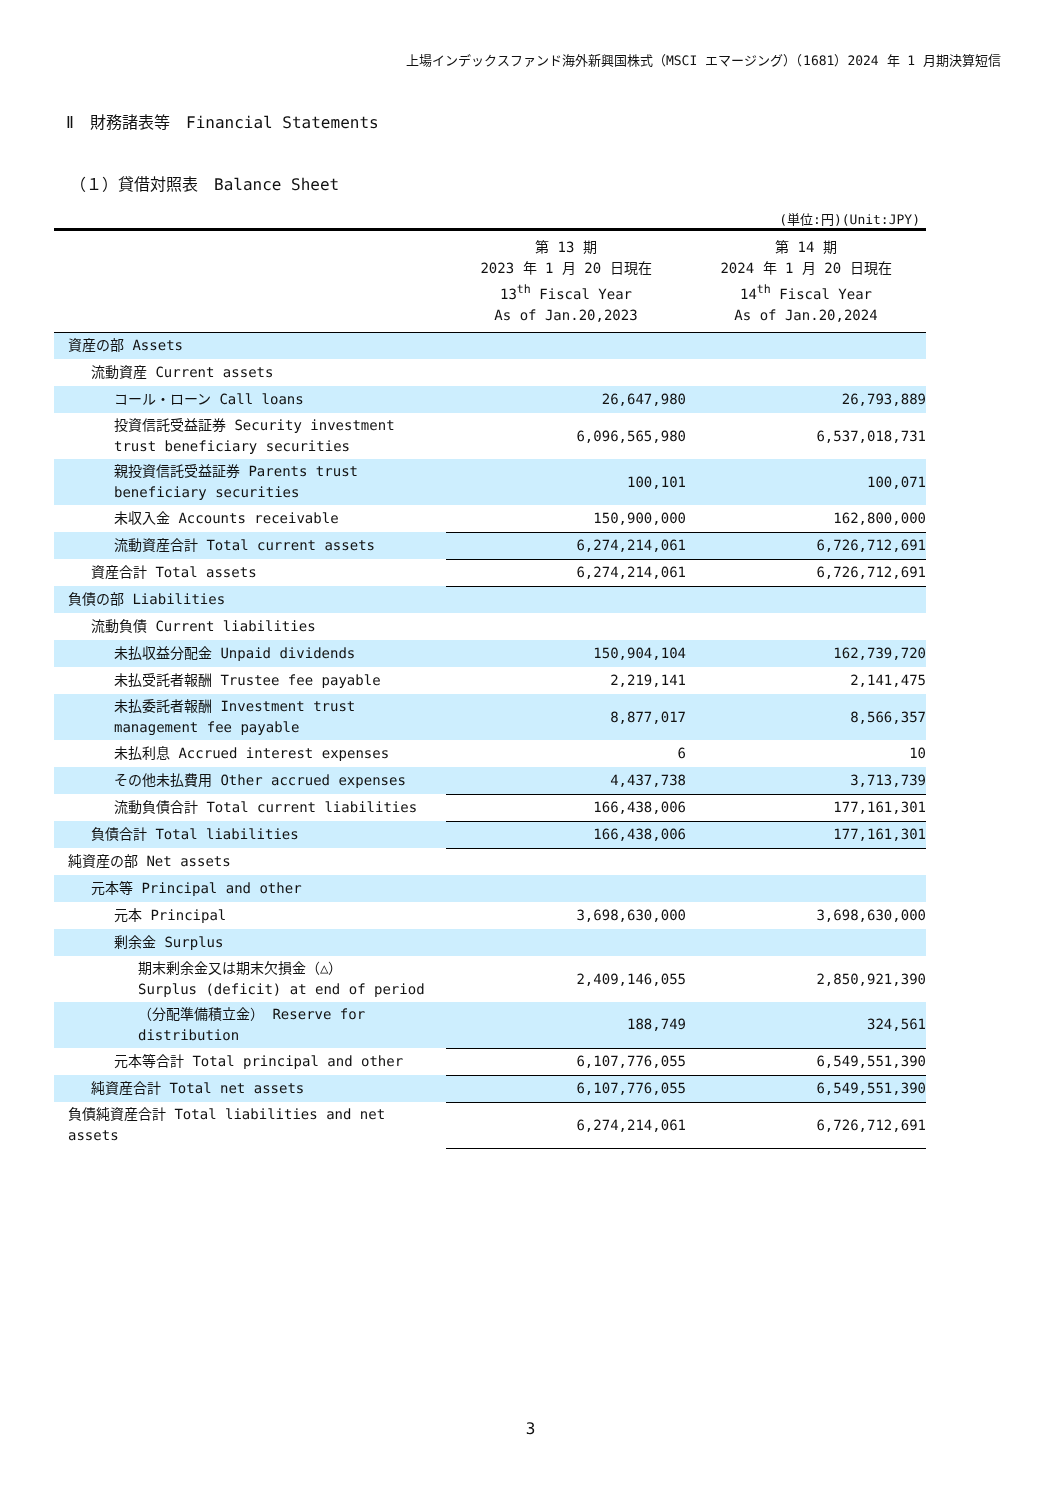上場インデックスファンド海外新興国株式（MSCI エマージング）（1681）2024 年 1 月期決算短信
Ⅱ　財務諸表等　Financial Statements
（１）貸借対照表　Balance Sheet
(単位:円)(Unit:JPY)
| | 第 13 期 2023 年 1 月 20 日現在 13<sup>th</sup> Fiscal Year As of Jan.20,2023 | 第 14 期 2024 年 1 月 20 日現在 14<sup>th</sup> Fiscal Year As of Jan.20,2024 |
| --- | --- | --- |
| 資産の部 Assets | | |
| 流動資産 Current assets | | |
| コール・ローン Call loans | 26,647,980 | 26,793,889 |
| 投資信託受益証券 Security investment trust beneficiary securities | 6,096,565,980 | 6,537,018,731 |
| 親投資信託受益証券 Parents trust beneficiary securities | 100,101 | 100,071 |
| 未収入金 Accounts receivable | 150,900,000 | 162,800,000 |
| 流動資産合計 Total current assets | 6,274,214,061 | 6,726,712,691 |
| 資産合計 Total assets | 6,274,214,061 | 6,726,712,691 |
| 負債の部 Liabilities | | |
| 流動負債 Current liabilities | | |
| 未払収益分配金 Unpaid dividends | 150,904,104 | 162,739,720 |
| 未払受託者報酬 Trustee fee payable | 2,219,141 | 2,141,475 |
| 未払委託者報酬 Investment trust management fee payable | 8,877,017 | 8,566,357 |
| 未払利息 Accrued interest expenses | 6 | 10 |
| その他未払費用 Other accrued expenses | 4,437,738 | 3,713,739 |
| 流動負債合計 Total current liabilities | 166,438,006 | 177,161,301 |
| 負債合計 Total liabilities | 166,438,006 | 177,161,301 |
| 純資産の部 Net assets | | |
| 元本等 Principal and other | | |
| 元本 Principal | 3,698,630,000 | 3,698,630,000 |
| 剰余金 Surplus | | |
| 期末剰余金又は期末欠損金（△） Surplus (deficit) at end of period | 2,409,146,055 | 2,850,921,390 |
| （分配準備積立金） Reserve for distribution | 188,749 | 324,561 |
| 元本等合計 Total principal and other | 6,107,776,055 | 6,549,551,390 |
| 純資産合計 Total net assets | 6,107,776,055 | 6,549,551,390 |
| 負債純資産合計 Total liabilities and net assets | 6,274,214,061 | 6,726,712,691 |
3